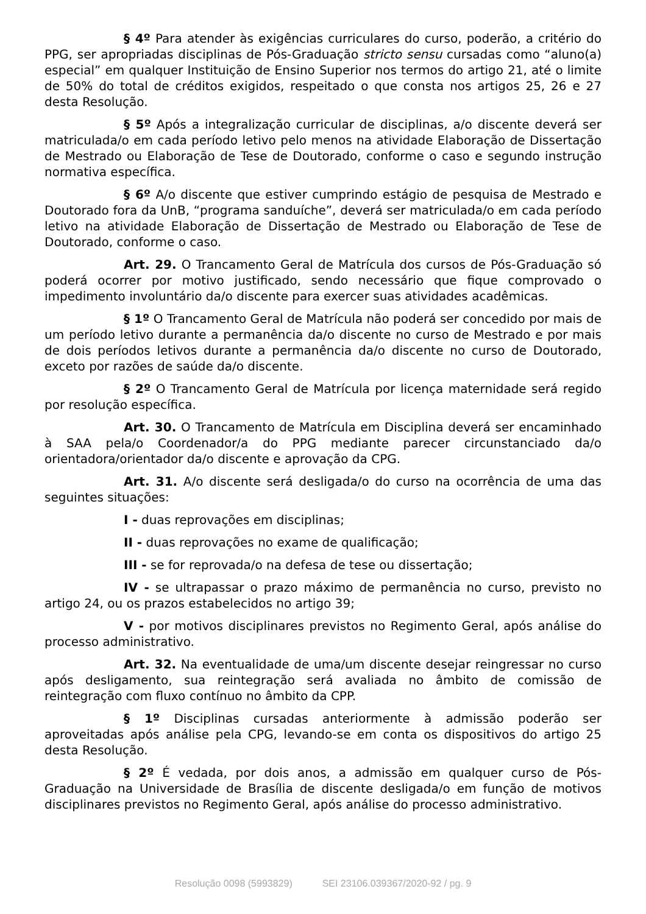§ 4º Para atender às exigências curriculares do curso, poderão, a critério do PPG, ser apropriadas disciplinas de Pós-Graduação stricto sensu cursadas como “aluno(a) especial” em qualquer Instituição de Ensino Superior nos termos do artigo 21, até o limite de 50% do total de créditos exigidos, respeitado o que consta nos artigos 25, 26 e 27 desta Resolução.
§ 5º Após a integralização curricular de disciplinas, a/o discente deverá ser matriculada/o em cada período letivo pelo menos na atividade Elaboração de Dissertação de Mestrado ou Elaboração de Tese de Doutorado, conforme o caso e segundo instrução normativa específica.
§ 6º A/o discente que estiver cumprindo estágio de pesquisa de Mestrado e Doutorado fora da UnB, “programa sanduíche”, deverá ser matriculada/o em cada período letivo na atividade Elaboração de Dissertação de Mestrado ou Elaboração de Tese de Doutorado, conforme o caso.
Art. 29. O Trancamento Geral de Matrícula dos cursos de Pós-Graduação só poderá ocorrer por motivo justificado, sendo necessário que fique comprovado o impedimento involuntário da/o discente para exercer suas atividades acadêmicas.
§ 1º O Trancamento Geral de Matrícula não poderá ser concedido por mais de um período letivo durante a permanência da/o discente no curso de Mestrado e por mais de dois períodos letivos durante a permanência da/o discente no curso de Doutorado, exceto por razões de saúde da/o discente.
§ 2º O Trancamento Geral de Matrícula por licença maternidade será regido por resolução específica.
Art. 30. O Trancamento de Matrícula em Disciplina deverá ser encaminhado à SAA pela/o Coordenador/a do PPG mediante parecer circunstanciado da/o orientadora/orientador da/o discente e aprovação da CPG.
Art. 31. A/o discente será desligada/o do curso na ocorrência de uma das seguintes situações:
I - duas reprovações em disciplinas;
II - duas reprovações no exame de qualificação;
III - se for reprovada/o na defesa de tese ou dissertação;
IV - se ultrapassar o prazo máximo de permanência no curso, previsto no artigo 24, ou os prazos estabelecidos no artigo 39;
V - por motivos disciplinares previstos no Regimento Geral, após análise do processo administrativo.
Art. 32. Na eventualidade de uma/um discente desejar reingressar no curso após desligamento, sua reintegração será avaliada no âmbito de comissão de reintegração com fluxo contínuo no âmbito da CPP.
§ 1º Disciplinas cursadas anteriormente à admissão poderão ser aproveitadas após análise pela CPG, levando-se em conta os dispositivos do artigo 25 desta Resolução.
§ 2º É vedada, por dois anos, a admissão em qualquer curso de Pós-Graduação na Universidade de Brasília de discente desligada/o em função de motivos disciplinares previstos no Regimento Geral, após análise do processo administrativo.
Resolução 0098 (5993829) SEI 23106.039367/2020-92 / pg. 9